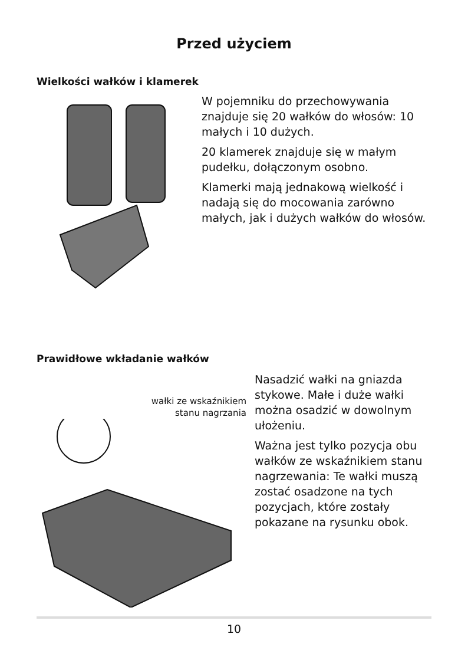Przed użyciem
Wielkości wałków i klamerek
W pojemniku do przechowywania znajduje się 20 wałków do włosów: 10 małych i 10 dużych.
20 klamerek znajduje się w małym pudełku, dołączonym osobno.
Klamerki mają jednakową wielkość i nadają się do mocowania zarówno małych, jak i dużych wałków do włosów.
Prawidłowe wkładanie wałków
wałki ze wskaźnikiem
stanu nagrzania
Nasadzić wałki na gniazda stykowe. Małe i duże wałki można osadzić w dowolnym ułożeniu.
Ważna jest tylko pozycja obu wałków ze wskaźnikiem stanu nagrzewania: Te wałki muszą zostać osadzone na tych pozycjach, które zostały pokazane na rysunku obok.
10